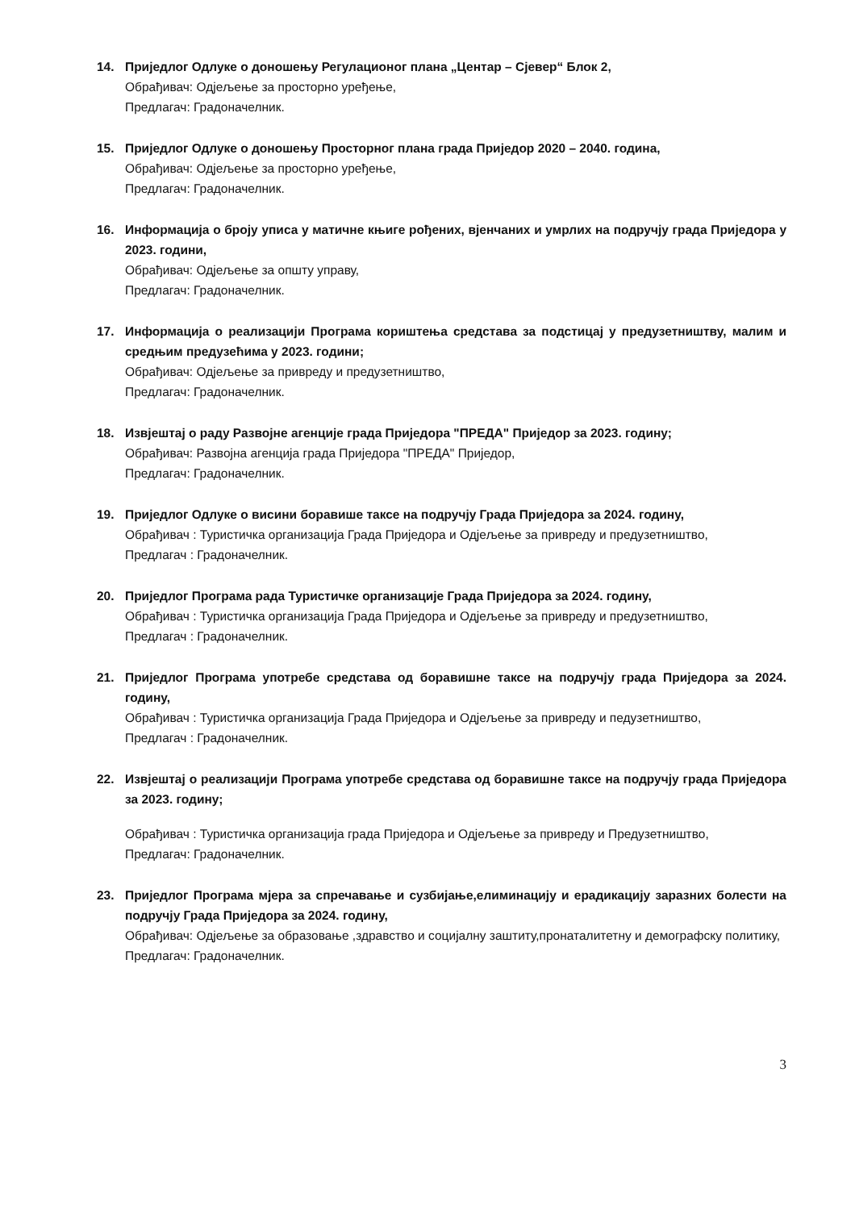14. Приједлог Одлуке о доношењу Регулационог плана „Центар – Сјевер“ Блок 2,
Обрађивач: Одјељење за просторно уређење,
Предлагач: Градоначелник.
15. Приједлог Одлуке о доношењу Просторног плана града Приједор 2020 – 2040. година,
Обрађивач: Одјељење за просторно уређење,
Предлагач: Градоначелник.
16. Информација о броју уписа у матичне књиге рођених, вјенчаних и умрлих на подручју града Приједора у 2023. години,
Обрађивач: Одјељење за општу управу,
Предлагач: Градоначелник.
17. Информација о реализацији Програма кориштења средстава за подстицај у предузетништву, малим и средњим предузећима у 2023. години;
Обрађивач: Одјељење за привреду и предузетништво,
Предлагач: Градоначелник.
18. Извјештај о раду Развојне агенције града Приједора "ПРЕДА" Приједор за 2023. годину;
Обрађивач: Развојна агенција града Приједора "ПРЕДА" Приједор,
Предлагач: Градоначелник.
19. Приједлог Одлуке о висини боравише таксе на подручју Града Приједора за 2024. годину,
Обрађивач : Туристичка организација Града Приједора и Одјељење за привреду и предузетништво,
Предлагач : Градоначелник.
20. Приједлог Програма рада Туристичке организације Града Приједора за 2024. годину,
Обрађивач : Туристичка организација Града Приједора и Одјељење за привреду и предузетништво,
Предлагач : Градоначелник.
21. Приједлог Програма употребе средстава од боравишне таксе на подручју града Приједора за 2024. годину,
Обрађивач : Туристичка организација Града Приједора и Одјељење за привреду и педузетништво,
Предлагач : Градоначелник.
22. Извјештај о реализацији Програма употребе средстава од боравишне таксе на подручју града Приједора за 2023. годину;
Обрађивач : Туристичка организација града Приједора и Одјељење за привреду и Предузетништво,
Предлагач: Градоначелник.
23. Приједлог Програма мјера за спречавање и сузбијање,елиминацију и ерадикацију заразних болести на подручју Града Приједора за 2024. годину,
Обрађивач: Одјељење за образовање ,здравство и социјалну заштиту,пронаталитетну и демографску политику,
Предлагач: Градоначелник.
3